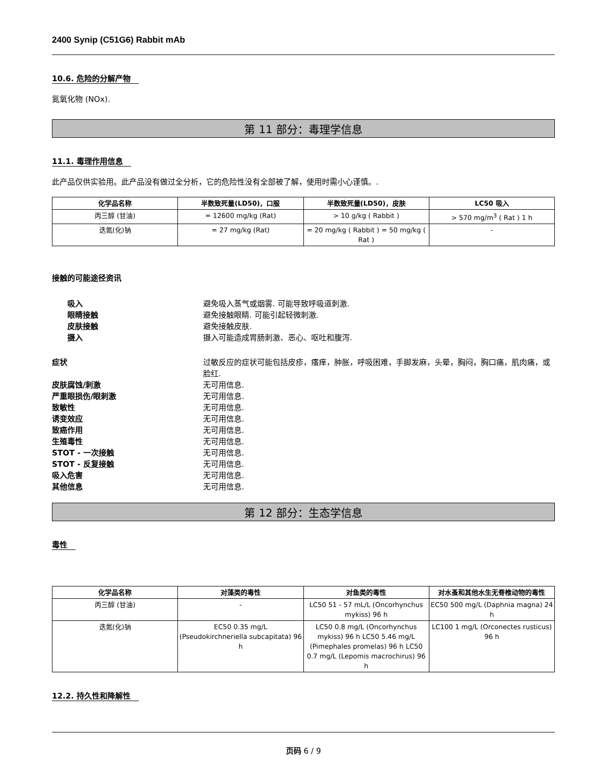2400 Synip (C51G6) Rabbit mAb
10.6. 危险的分解产物
氮氧化物 (NOx).
第 11 部分：毒理学信息
11.1. 毒理作用信息
此产品仅供实验用。此产品没有做过全分析，它的危险性没有全部被了解，使用时需小心谨慎。.
| 化学品名称 | 半数致死量(LD50)，口服 | 半数致死量(LD50)，皮肤 | LC50 吸入 |
| --- | --- | --- | --- |
| 丙三醇 (甘油) | = 12600 mg/kg (Rat) | > 10 g/kg ( Rabbit ) | > 570 mg/m<sup>3</sup> ( Rat ) 1 h |
| 迭氮(化)钠 | = 27 mg/kg (Rat) | = 20 mg/kg ( Rabbit ) = 50 mg/kg ( Rat ) | - |
接触的可能途径资讯
吸入 避免吸入蒸气或烟雾. 可能导致呼吸道刺激.
眼睛接触 避免接触眼睛. 可能引起轻微刺激.
皮肤接触 避免接触皮肤.
摄入 摄入可能造成胃肠刺激、恶心、呕吐和腹泻.
症状 过敏反应的症状可能包括皮疹，瘙痒，肿胀，呼吸困难，手脚发麻，头晕，胸闷，胸口痛，肌肉痛，或脸红.
皮肤腐蚀/刺激 无可用信息.
严重眼损伤/眼刺激 无可用信息.
致敏性 无可用信息.
诱变效应 无可用信息.
致癌作用 无可用信息.
生殖毒性 无可用信息.
STOT - 一次接触 无可用信息.
STOT - 反复接触 无可用信息.
吸入危害 无可用信息.
其他信息 无可用信息.
第 12 部分：生态学信息
毒性
| 化学品名称 | 对藻类的毒性 | 对鱼类的毒性 | 对水蚤和其他水生无脊椎动物的毒性 |
| --- | --- | --- | --- |
| 丙三醇 (甘油) | - | LC50 51 - 57 mL/L (Oncorhynchus mykiss) 96 h | EC50 500 mg/L (Daphnia magna) 24 h |
| 迭氮(化)钠 | EC50 0.35 mg/L (Pseudokirchneriella subcapitata) 96 h | LC50 0.8 mg/L (Oncorhynchus mykiss) 96 h LC50 5.46 mg/L (Pimephales promelas) 96 h LC50 0.7 mg/L (Lepomis macrochirus) 96 h | LC100 1 mg/L (Orconectes rusticus) 96 h |
12.2. 持久性和降解性
页码 6 / 9